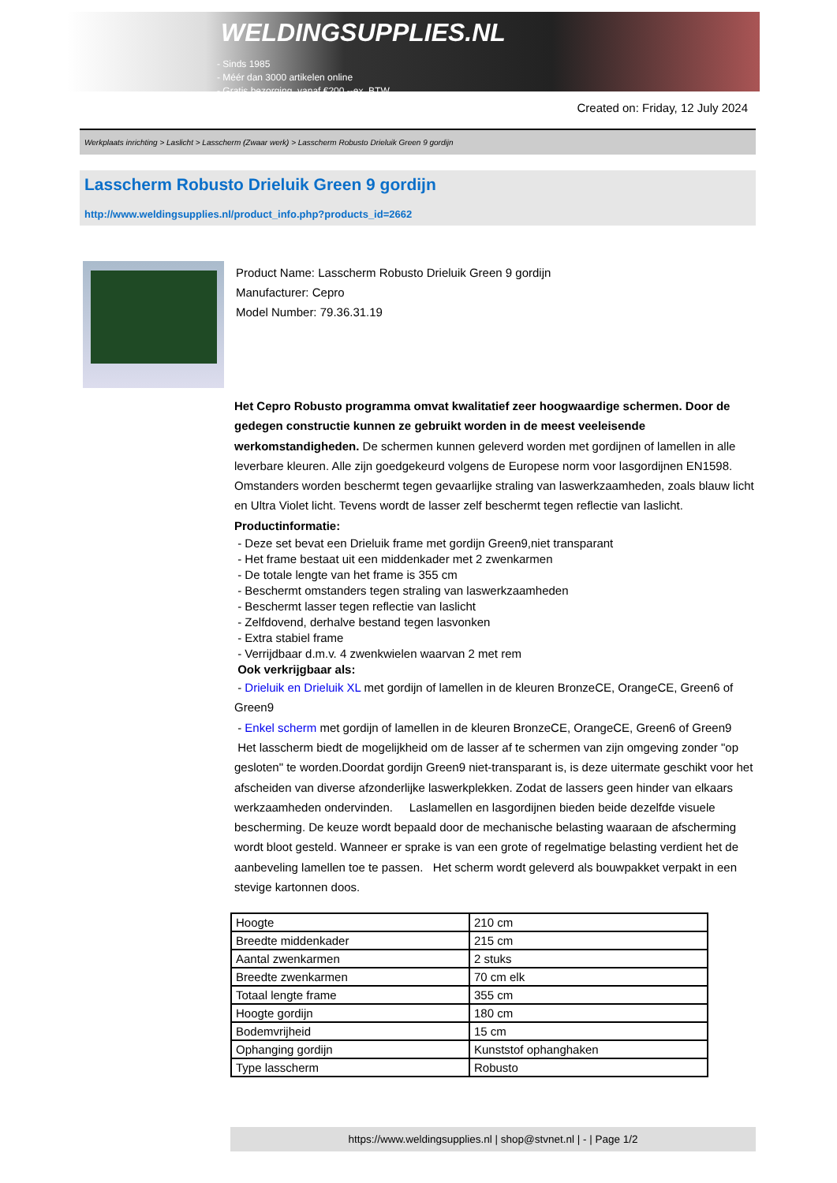WELDINGSUPPLIES.NL
- Sinds 1985
- Méér dan 3000 artikelen online
- Gratis bezorging, vanaf €200,--ex. BTW
Created on: Friday, 12 July 2024
Werkplaats inrichting > Laslicht > Lasscherm (Zwaar werk) > Lasscherm Robusto Drieluik Green 9 gordijn
Lasscherm Robusto Drieluik Green 9 gordijn
http://www.weldingsupplies.nl/product_info.php?products_id=2662
Product Name: Lasscherm Robusto Drieluik Green 9 gordijn
Manufacturer: Cepro
Model Number: 79.36.31.19
Het Cepro Robusto programma omvat kwalitatief zeer hoogwaardige schermen. Door de gedegen constructie kunnen ze gebruikt worden in de meest veeleisende werkomstandigheden. De schermen kunnen geleverd worden met gordijnen of lamellen in alle leverbare kleuren. Alle zijn goedgekeurd volgens de Europese norm voor lasgordijnen EN1598. Omstanders worden beschermt tegen gevaarlijke straling van laswerkzaamheden, zoals blauw licht en Ultra Violet licht. Tevens wordt de lasser zelf beschermt tegen reflectie van laslicht. Productinformatie:
- Deze set bevat een Drieluik frame met gordijn Green9,niet transparant
- Het frame bestaat uit een middenkader met 2 zwenkarmen
- De totale lengte van het frame is 355 cm
- Beschermt omstanders tegen straling van laswerkzaamheden
- Beschermt lasser tegen reflectie van laslicht
- Zelfdovend, derhalve bestand tegen lasvonken
- Extra stabiel frame
- Verrijdbaar d.m.v. 4 zwenkwielen waarvan 2 met rem
Ook verkrijgbaar als:
- Drieluik en Drieluik XL met gordijn of lamellen in de kleuren BronzeCE, OrangeCE, Green6 of Green9
- Enkel scherm met gordijn of lamellen in de kleuren BronzeCE, OrangeCE, Green6 of Green9
Het lasscherm biedt de mogelijkheid om de lasser af te schermen van zijn omgeving zonder "op gesloten" te worden.Doordat gordijn Green9 niet-transparant is, is deze uitermate geschikt voor het afscheiden van diverse afzonderlijke laswerkplekken. Zodat de lassers geen hinder van elkaars werkzaamheden ondervinden. Laslamellen en lasgordijnen bieden beide dezelfde visuele bescherming. De keuze wordt bepaald door de mechanische belasting waaraan de afscherming wordt bloot gesteld. Wanneer er sprake is van een grote of regelmatige belasting verdient het de aanbeveling lamellen toe te passen. Het scherm wordt geleverd als bouwpakket verpakt in een stevige kartonnen doos.
| Hoogte | 210 cm |
| Breedte middenkader | 215 cm |
| Aantal zwenkarmen | 2 stuks |
| Breedte zwenkarmen | 70 cm elk |
| Totaal lengte frame | 355 cm |
| Hoogte gordijn | 180 cm |
| Bodemvrijheid | 15 cm |
| Ophanging gordijn | Kunststof ophanghaken |
| Type lasscherm | Robusto |
https://www.weldingsupplies.nl | shop@stvnet.nl | - | Page 1/2